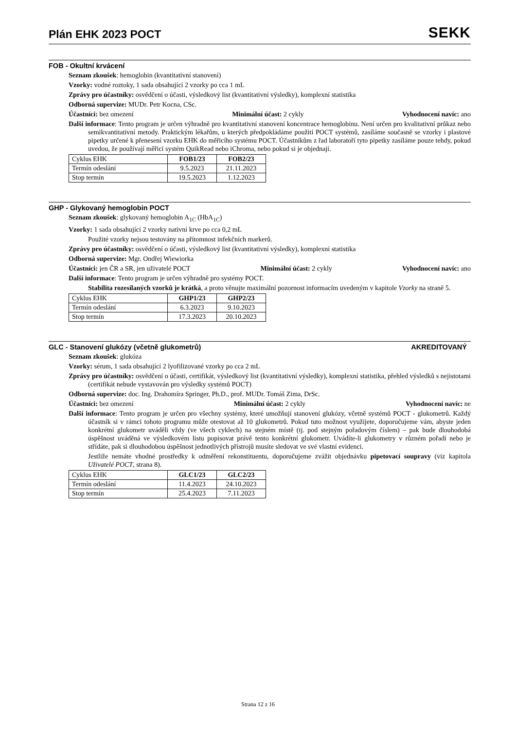Plán EHK 2023 POCT
SEKK
FOB - Okultní krvácení
Seznam zkoušek: hemoglobin (kvantitativní stanovení)
Vzorky: vodné roztoky, 1 sada obsahující 2 vzorky po cca 1 mL
Zprávy pro účastníky: osvědčení o účasti, výsledkový list (kvantitativní výsledky), komplexní statistika
Odborná supervize: MUDr. Petr Kocna, CSc.
Účastníci: bez omezení Minimální účast: 2 cykly Vyhodnocení navíc: ano
Další informace: Tento program je určen výhradně pro kvantitativní stanovení koncentrace hemoglobinu. Není určen pro kvalitativní průkaz nebo semikvantitativní metody. Praktickým lékařům, u kterých předpokládáme použití POCT systémů, zasíláme současně se vzorky i plastové pipetky určené k přenesení vzorku EHK do měřicího systému POCT. Účastníkům z řad laboratoří tyto pipetky zasíláme pouze tehdy, pokud uvedou, že používají měřicí systém QuikRead nebo iChroma, nebo pokud si je objednají.
| Cyklus EHK | FOB1/23 | FOB2/23 |
| --- | --- | --- |
| Termín odeslání | 9.5.2023 | 21.11.2023 |
| Stop termín | 19.5.2023 | 1.12.2023 |
GHP - Glykovaný hemoglobin POCT
Seznam zkoušek: glykovaný hemoglobin A<sub>1C</sub> (HbA<sub>1C</sub>)
Vzorky: 1 sada obsahující 2 vzorky nativní krve po cca 0,2 mL
Použité vzorky nejsou testovány na přítomnost infekčních markerů.
Zprávy pro účastníky: osvědčení o účasti, výsledkový list (kvantitativní výsledky), komplexní statistika
Odborná supervize: Mgr. Ondřej Wiewiorka
Účastníci: jen ČR a SR, jen uživatelé POCT Minimální účast: 2 cykly Vyhodnocení navíc: ano
Další informace: Tento program je určen výhradně pro systémy POCT.
Stabilita rozesílaných vzorků je krátká, a proto věnujte maximální pozornost informacím uvedeným v kapitole Vzorky na straně 5.
| Cyklus EHK | GHP1/23 | GHP2/23 |
| --- | --- | --- |
| Termín odeslání | 6.3.2023 | 9.10.2023 |
| Stop termín | 17.3.2023 | 20.10.2023 |
GLC - Stanovení glukózy (včetně glukometrů) AKREDITOVANÝ
Seznam zkoušek: glukóza
Vzorky: sérum, 1 sada obsahující 2 lyofilizované vzorky po cca 2 mL
Zprávy pro účastníky: osvědčení o účasti, certifikát, výsledkový list (kvantitativní výsledky), komplexní statistika, přehled výsledků s nejistotami (certifikát nebude vystavován pro výsledky systémů POCT)
Odborná supervize: doc. Ing. Drahomíra Springer, Ph.D., prof. MUDr. Tomáš Zima, DrSc.
Účastníci: bez omezení Minimální účast: 2 cykly Vyhodnocení navíc: ne
Další informace: Tento program je určen pro všechny systémy, které umožňují stanovení glukózy, včetně systémů POCT - glukometrů. Každý účastník si v rámci tohoto programu může otestovat až 10 glukometrů. Pokud tuto možnost využijete, doporučujeme vám, abyste jeden konkrétní glukometr uváděli vždy (ve všech cyklech) na stejném místě (tj. pod stejným pořadovým číslem) – pak bude dlouhodobá úspěšnost uváděná ve výsledkovém listu popisovat právě tento konkrétní glukometr. Uvádíte-li glukometry v různém pořadí nebo je střídáte, pak si dlouhodobou úspěšnost jednotlivých přístrojů musíte sledovat ve své vlastní evidenci.
Jestliže nemáte vhodné prostředky k odměření rekonstituentu, doporučujeme zvážit objednávku pipetovací soupravy (viz kapitola Uživatelé POCT, strana 8).
| Cyklus EHK | GLC1/23 | GLC2/23 |
| --- | --- | --- |
| Termín odeslání | 11.4.2023 | 24.10.2023 |
| Stop termín | 25.4.2023 | 7.11.2023 |
Strana 12 z 16